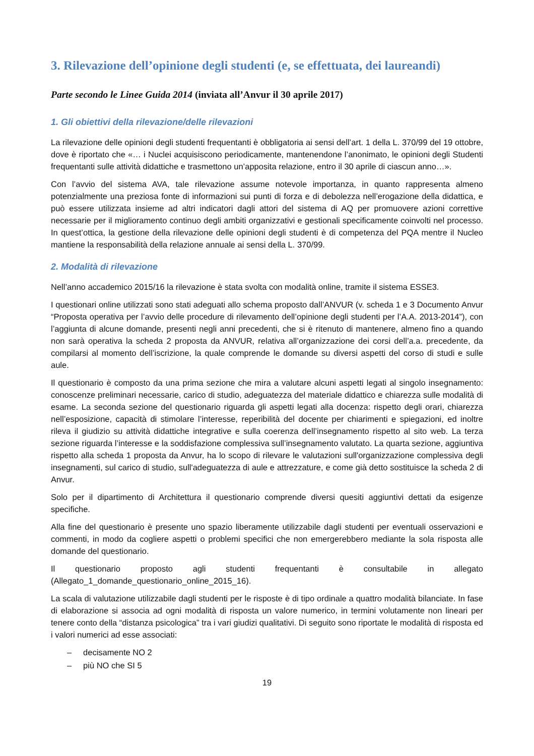3. Rilevazione dell’opinione degli studenti (e, se effettuata, dei laureandi)
Parte secondo le Linee Guida 2014 (inviata all’Anvur il 30 aprile 2017)
1. Gli obiettivi della rilevazione/delle rilevazioni
La rilevazione delle opinioni degli studenti frequentanti è obbligatoria ai sensi dell’art. 1 della L. 370/99 del 19 ottobre, dove è riportato che «… i Nuclei acquisiscono periodicamente, mantenendone l’anonimato, le opinioni degli Studenti frequentanti sulle attività didattiche e trasmettono un’apposita relazione, entro il 30 aprile di ciascun anno…».
Con l’avvio del sistema AVA, tale rilevazione assume notevole importanza, in quanto rappresenta almeno potenzialmente una preziosa fonte di informazioni sui punti di forza e di debolezza nell’erogazione della didattica, e può essere utilizzata insieme ad altri indicatori dagli attori del sistema di AQ per promuovere azioni correttive necessarie per il miglioramento continuo degli ambiti organizzativi e gestionali specificamente coinvolti nel processo. In quest’ottica, la gestione della rilevazione delle opinioni degli studenti è di competenza del PQA mentre il Nucleo mantiene la responsabilità della relazione annuale ai sensi della L. 370/99.
2. Modalità di rilevazione
Nell’anno accademico 2015/16 la rilevazione è stata svolta con modalità online, tramite il sistema ESSE3.
I questionari online utilizzati sono stati adeguati allo schema proposto dall’ANVUR (v. scheda 1 e 3 Documento Anvur “Proposta operativa per l’avvio delle procedure di rilevamento dell’opinione degli studenti per l’A.A. 2013-2014”), con l’aggiunta di alcune domande, presenti negli anni precedenti, che si è ritenuto di mantenere, almeno fino a quando non sarà operativa la scheda 2 proposta da ANVUR, relativa all’organizzazione dei corsi dell’a.a. precedente, da compilarsi al momento dell’iscrizione, la quale comprende le domande su diversi aspetti del corso di studi e sulle aule.
Il questionario è composto da una prima sezione che mira a valutare alcuni aspetti legati al singolo insegnamento: conoscenze preliminari necessarie, carico di studio, adeguatezza del materiale didattico e chiarezza sulle modalità di esame. La seconda sezione del questionario riguarda gli aspetti legati alla docenza: rispetto degli orari, chiarezza nell’esposizione, capacità di stimolare l’interesse, reperibilità del docente per chiarimenti e spiegazioni, ed inoltre rileva il giudizio su attività didattiche integrative e sulla coerenza dell’insegnamento rispetto al sito web. La terza sezione riguarda l’interesse e la soddisfazione complessiva sull’insegnamento valutato. La quarta sezione, aggiuntiva rispetto alla scheda 1 proposta da Anvur, ha lo scopo di rilevare le valutazioni sull'organizzazione complessiva degli insegnamenti, sul carico di studio, sull'adeguatezza di aule e attrezzature, e come già detto sostituisce la scheda 2 di Anvur.
Solo per il dipartimento di Architettura il questionario comprende diversi quesiti aggiuntivi dettati da esigenze specifiche.
Alla fine del questionario è presente uno spazio liberamente utilizzabile dagli studenti per eventuali osservazioni e commenti, in modo da cogliere aspetti o problemi specifici che non emergerebbero mediante la sola risposta alle domande del questionario.
Il questionario proposto agli studenti frequentanti è consultabile in allegato
(Allegato_1_domande_questionario_online_2015_16).
La scala di valutazione utilizzabile dagli studenti per le risposte è di tipo ordinale a quattro modalità bilanciate. In fase di elaborazione si associa ad ogni modalità di risposta un valore numerico, in termini volutamente non lineari per tenere conto della “distanza psicologica” tra i vari giudizi qualitativi. Di seguito sono riportate le modalità di risposta ed i valori numerici ad esse associati:
– decisamente NO 2
– più NO che SI 5
19